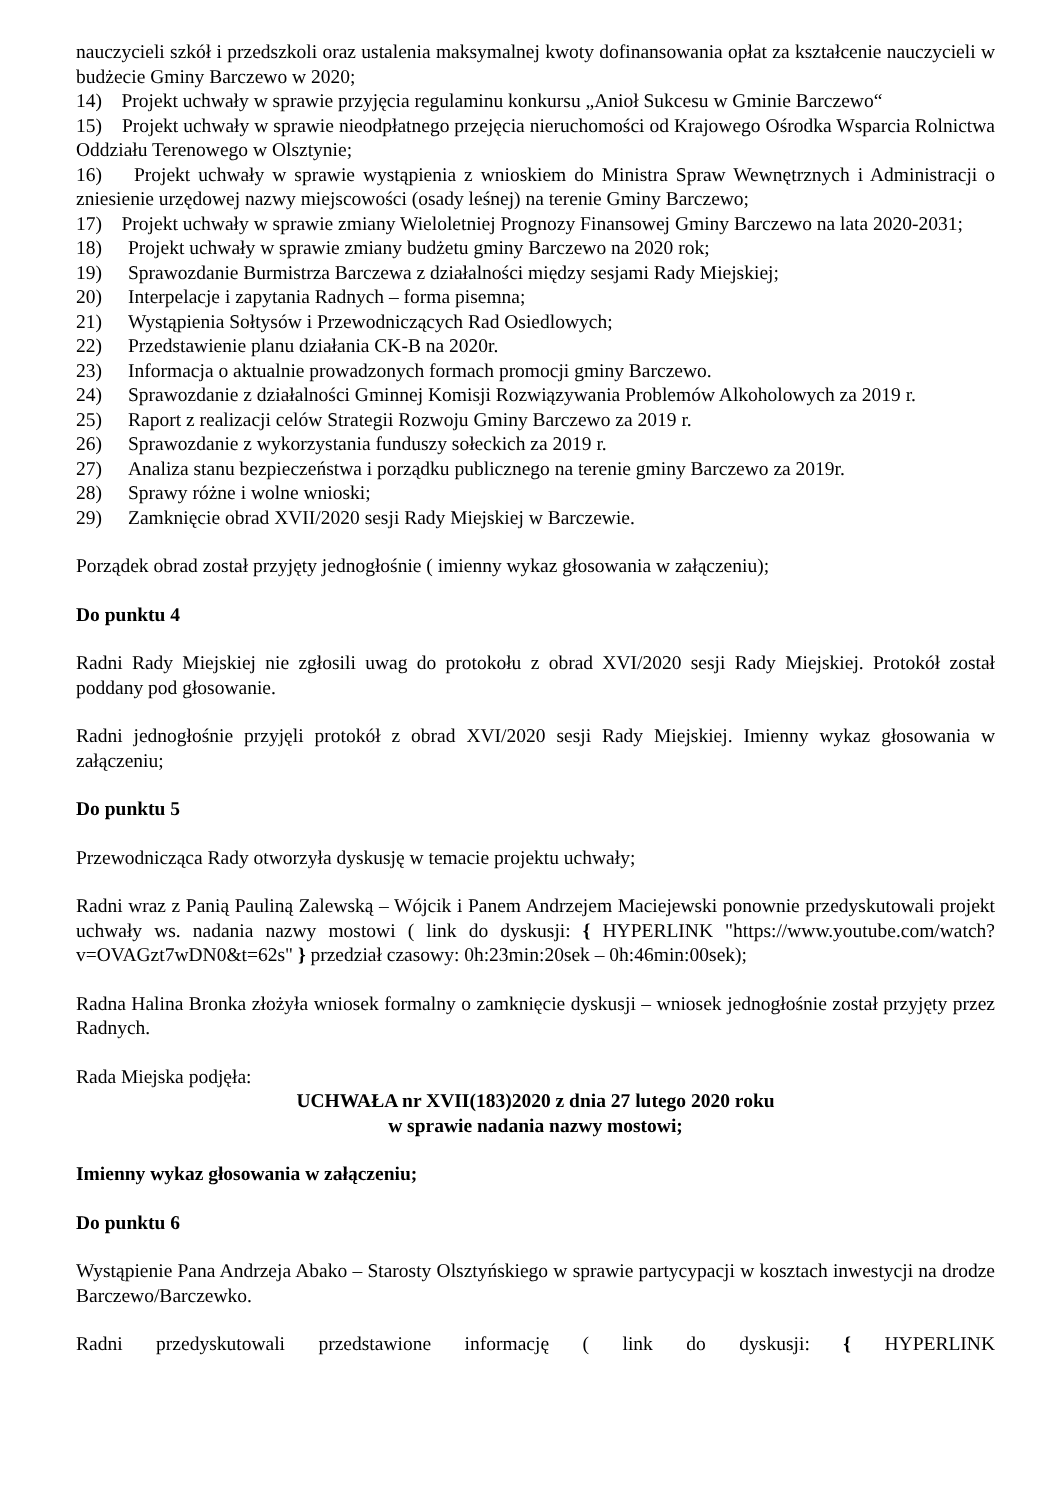nauczycieli szkół i przedszkoli oraz ustalenia maksymalnej kwoty dofinansowania opłat za kształcenie nauczycieli w budżecie Gminy Barczewo w 2020;
14) Projekt uchwały w sprawie przyjęcia regulaminu konkursu „Anioł Sukcesu w Gminie Barczewo“
15) Projekt uchwały w sprawie nieodpłatnego przejęcia nieruchomości od Krajowego Ośrodka Wsparcia Rolnictwa Oddziału Terenowego w Olsztynie;
16) Projekt uchwały w sprawie wystąpienia z wnioskiem do Ministra Spraw Wewnętrznych i Administracji o zniesienie urzędowej nazwy miejscowości (osady leśnej) na terenie Gminy Barczewo;
17) Projekt uchwały w sprawie zmiany Wieloletniej Prognozy Finansowej Gminy Barczewo na lata 2020-2031;
18) Projekt uchwały w sprawie zmiany budżetu gminy Barczewo na 2020 rok;
19) Sprawozdanie Burmistrza Barczewa z działalności między sesjami Rady Miejskiej;
20) Interpelacje i zapytania Radnych – forma pisemna;
21) Wystąpienia Sołtysów i Przewodniczących Rad Osiedlowych;
22) Przedstawienie planu działania CK-B na 2020r.
23) Informacja o aktualnie prowadzonych formach promocji gminy Barczewo.
24) Sprawozdanie z działalności Gminnej Komisji Rozwiązywania Problemów Alkoholowych za 2019 r.
25) Raport z realizacji celów Strategii Rozwoju Gminy Barczewo za 2019 r.
26) Sprawozdanie z wykorzystania funduszy sołeckich za 2019 r.
27) Analiza stanu bezpieczeństwa i porządku publicznego na terenie gminy Barczewo za 2019r.
28) Sprawy różne i wolne wnioski;
29) Zamknięcie obrad XVII/2020 sesji Rady Miejskiej w Barczewie.
Porządek obrad został przyjęty jednogłośnie ( imienny wykaz głosowania w załączeniu);
Do punktu 4
Radni Rady Miejskiej nie zgłosili uwag do protokołu z obrad XVI/2020 sesji Rady Miejskiej. Protokół został poddany pod głosowanie.
Radni jednogłośnie przyjęli protokół z obrad XVI/2020 sesji Rady Miejskiej. Imienny wykaz głosowania w załączeniu;
Do punktu 5
Przewodnicząca Rady otworzyła dyskusję w temacie projektu uchwały;
Radni wraz z Panią Pauliną Zalewską – Wójcik i Panem Andrzejem Maciejewski ponownie przedyskutowali projekt uchwały ws. nadania nazwy mostowi ( link do dyskusji: { HYPERLINK "https://www.youtube.com/watch?v=OVAGzt7wDN0&t=62s" } przedział czasowy: 0h:23min:20sek – 0h:46min:00sek);
Radna Halina Bronka złożyła wniosek formalny o zamknięcie dyskusji – wniosek jednogłośnie został przyjęty przez Radnych.
Rada Miejska podjęła:
UCHWAŁA nr XVII(183)2020 z dnia 27 lutego 2020 roku
w sprawie nadania nazwy mostowi;
Imienny wykaz głosowania w załączeniu;
Do punktu 6
Wystąpienie Pana Andrzeja Abako – Starosty Olsztyńskiego w sprawie partycypacji w kosztach inwestycji na drodze Barczewo/Barczewko.
Radni przedyskutowali przedstawione informację ( link do dyskusji: { HYPERLINK